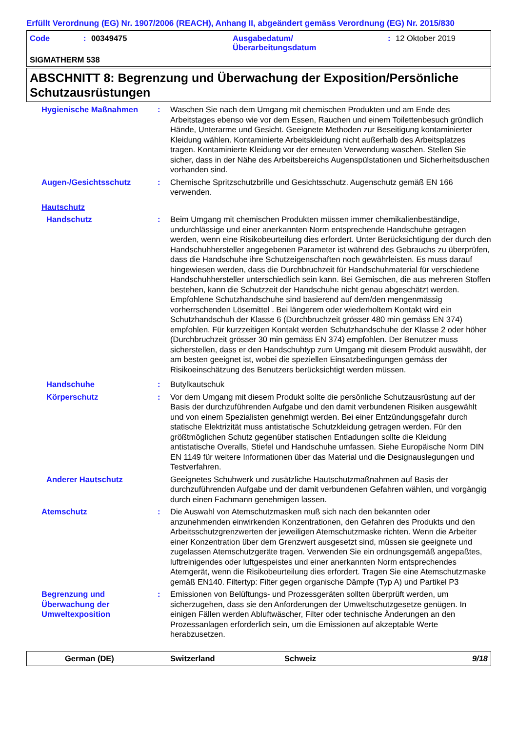Erfüllt Verordnung (EG) Nr. 1907/2006 (REACH), Anhang II, abgeändert gemäss Verordnung (EG) Nr. 2015/830
Code: 00349475 Ausgabedatum/
Überarbeitungsdatum: 12 Oktober 2019
SIGMATHERM 538
ABSCHNITT 8: Begrenzung und Überwachung der Exposition/Persönliche Schutzausrüstungen
Hygienische Maßnahmen : Waschen Sie nach dem Umgang mit chemischen Produkten und am Ende des Arbeitstages ebenso wie vor dem Essen, Rauchen und einem Toilettenbesuch gründlich Hände, Unterarme und Gesicht. Geeignete Methoden zur Beseitigung kontaminierter Kleidung wählen. Kontaminierte Arbeitskleidung nicht außerhalb des Arbeitsplatzes tragen. Kontaminierte Kleidung vor der erneuten Verwendung waschen. Stellen Sie sicher, dass in der Nähe des Arbeitsbereichs Augenspülstationen und Sicherheitsduschen vorhanden sind.
Augen-/Gesichtsschutz : Chemische Spritzschutzbrille und Gesichtsschutz. Augenschutz gemäß EN 166 verwenden.
Hautschutz
Handschutz : Beim Umgang mit chemischen Produkten müssen immer chemikalienbeständige, undurchlässige und einer anerkannten Norm entsprechende Handschuhe getragen werden, wenn eine Risikobeurteilung dies erfordert. Unter Berücksichtigung der durch den Handschuhhersteller angegebenen Parameter ist während des Gebrauchs zu überprüfen, dass die Handschuhe ihre Schutzeigenschaften noch gewährleisten. Es muss darauf hingewiesen werden, dass die Durchbruchzeit für Handschuhmaterial für verschiedene Handschuhhersteller unterschiedlich sein kann. Bei Gemischen, die aus mehreren Stoffen bestehen, kann die Schutzzeit der Handschuhe nicht genau abgeschätzt werden. Empfohlene Schutzhandschuhe sind basierend auf dem/den mengenmässig vorherrschenden Lösemittel . Bei längerem oder wiederholtem Kontakt wird ein Schutzhandschuh der Klasse 6 (Durchbruchzeit grösser 480 min gemäss EN 374) empfohlen. Für kurzzeitigen Kontakt werden Schutzhandschuhe der Klasse 2 oder höher (Durchbruchzeit grösser 30 min gemäss EN 374) empfohlen. Der Benutzer muss sicherstellen, dass er den Handschuhtyp zum Umgang mit diesem Produkt auswählt, der am besten geeignet ist, wobei die speziellen Einsatzbedingungen gemäss der Risikoeinschätzung des Benutzers berücksichtigt werden müssen.
Handschuhe : Butylkautschuk
Körperschutz : Vor dem Umgang mit diesem Produkt sollte die persönliche Schutzausrüstung auf der Basis der durchzuführenden Aufgabe und den damit verbundenen Risiken ausgewählt und von einem Spezialisten genehmigt werden. Bei einer Entzündungsgefahr durch statische Elektrizität muss antistatische Schutzkleidung getragen werden. Für den größtmöglichen Schutz gegenüber statischen Entladungen sollte die Kleidung antistatische Overalls, Stiefel und Handschuhe umfassen. Siehe Europäische Norm DIN EN 1149 für weitere Informationen über das Material und die Designauslegungen und Testverfahren.
Anderer Hautschutz Geeignetes Schuhwerk und zusätzliche Hautschutzmaßnahmen auf Basis der durchzuführenden Aufgabe und der damit verbundenen Gefahren wählen, und vorgängig durch einen Fachmann genehmigen lassen.
Atemschutz : Die Auswahl von Atemschutzmasken muß sich nach den bekannten oder anzunehmenden einwirkenden Konzentrationen, den Gefahren des Produkts und den Arbeitsschutzgrenzwerten der jeweiligen Atemschutzmaske richten. Wenn die Arbeiter einer Konzentration über dem Grenzwert ausgesetzt sind, müssen sie geeignete und zugelassen Atemschutzgeräte tragen. Verwenden Sie ein ordnungsgemäß angepaßtes, luftreinigendes oder luftgespeistes und einer anerkannten Norm entsprechendes Atemgerät, wenn die Risikobeurteilung dies erfordert. Tragen Sie eine Atemschutzmaske gemäß EN140. Filtertyp: Filter gegen organische Dämpfe (Typ A) und Partikel P3
Begrenzung und Überwachung der Umweltexposition
: Emissionen von Belüftungs- und Prozessgeräten sollten überprüft werden, um sicherzugehen, dass sie den Anforderungen der Umweltschutzgesetze genügen. In einigen Fällen werden Abluftwäscher, Filter oder technische Änderungen an den Prozessanlagen erforderlich sein, um die Emissionen auf akzeptable Werte herabzusetzen.
German (DE) Switzerland Schweiz 9/18